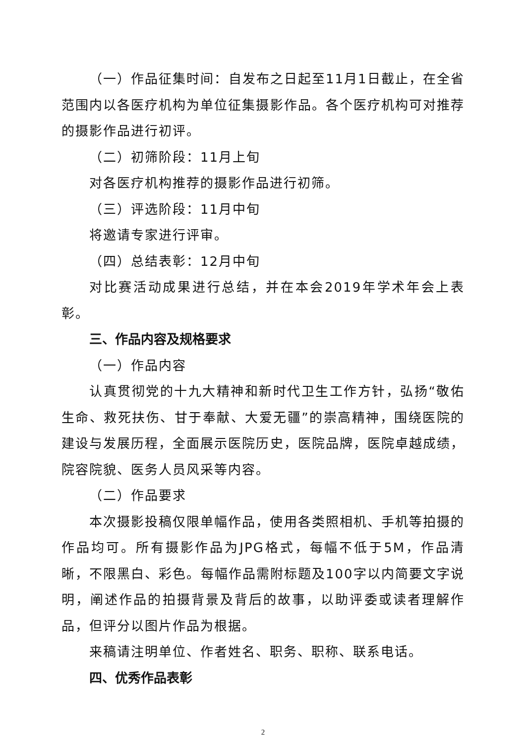（一）作品征集时间：自发布之日起至11月1日截止，在全省范围内以各医疗机构为单位征集摄影作品。各个医疗机构可对推荐的摄影作品进行初评。
（二）初筛阶段：11月上旬
对各医疗机构推荐的摄影作品进行初筛。
（三）评选阶段：11月中旬
将邀请专家进行评审。
（四）总结表彰：12月中旬
对比赛活动成果进行总结，并在本会2019年学术年会上表彰。
三、作品内容及规格要求
（一）作品内容
认真贯彻党的十九大精神和新时代卫生工作方针，弘扬“敬佑生命、救死扶伤、甘于奉献、大爱无疆”的崇高精神，围绕医院的建设与发展历程，全面展示医院历史，医院品牌，医院卓越成绩，院容院貌、医务人员风采等内容。
（二）作品要求
本次摄影投稿仅限单幅作品，使用各类照相机、手机等拍摄的作品均可。所有摄影作品为JPG格式，每幅不低于5M，作品清晰，不限黑白、彩色。每幅作品需附标题及100字以内简要文字说明，阐述作品的拍摄背景及背后的故事，以助评委或读者理解作品，但评分以图片作品为根据。
来稿请注明单位、作者姓名、职务、职称、联系电话。
四、优秀作品表彰
2